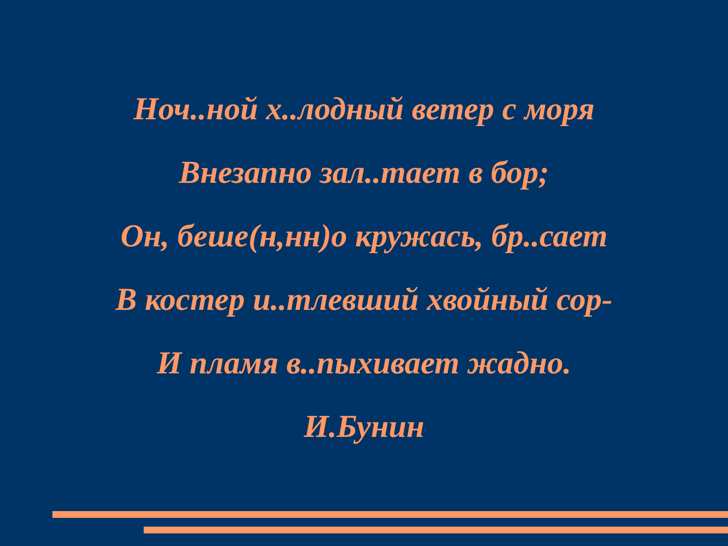Ноч..ной х..лодный ветер с моря
Внезапно зал..тает в бор;
Он, беше(н,нн)о кружась, бр..сает
В костер и..тлевший хвойный сор-
И пламя в..пыхивает жадно.
И.Бунин